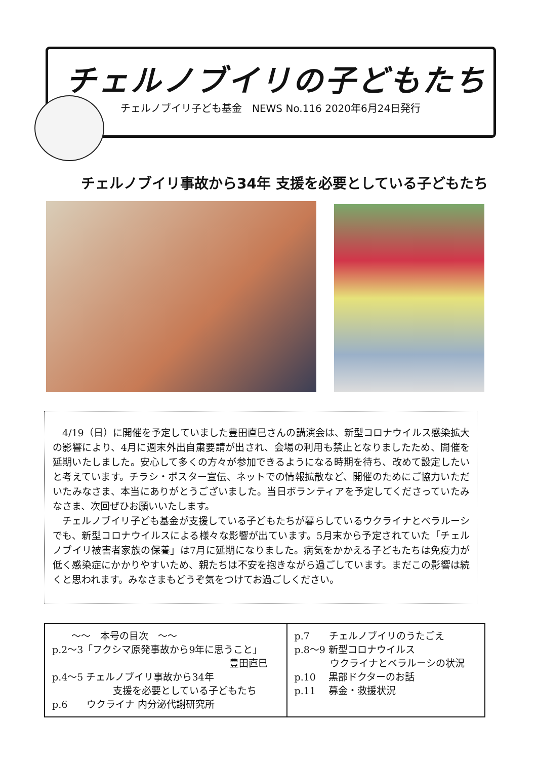チェルノブイリの子どもたち
チェルノブイリ子ども基金　NEWS No.116 2020年6月24日発行
チェルノブイリ事故から34年 支援を必要としている子どもたち
4/19（日）に開催を予定していました豊田直巳さんの講演会は、新型コロナウイルス感染拡大の影響により、4月に週末外出自粛要請が出され、会場の利用も禁止となりましたため、開催を延期いたしました。安心して多くの方々が参加できるようになる時期を待ち、改めて設定したいと考えています。チラシ・ポスター宣伝、ネットでの情報拡散など、開催のためにご協力いただいたみなさま、本当にありがとうございました。当日ボランティアを予定してくださっていたみなさま、次回ぜひお願いいたします。
チェルノブイリ子ども基金が支援している子どもたちが暮らしているウクライナとベラルーシでも、新型コロナウイルスによる様々な影響が出ています。5月末から予定されていた「チェルノブイリ被害者家族の保養」は7月に延期になりました。病気をかかえる子どもたちは免疫力が低く感染症にかかりやすいため、親たちは不安を抱きながら過ごしています。まだこの影響は続くと思われます。みなさまもどうぞ気をつけてお過ごしください。
| 〜〜 本号の目次 〜〜 p.2〜3「フクシマ原発事故から9年に思うこと」 豊田直巳 p.4〜5 チェルノブイリ事故から34年 支援を必要としている子どもたち p.6 ウクライナ 内分泌代謝研究所 | p.7 チェルノブイリのうたごえ p.8〜9 新型コロナウイルス ウクライナとベラルーシの状況 p.10 黒部ドクターのお話 p.11 募金・救援状況 |